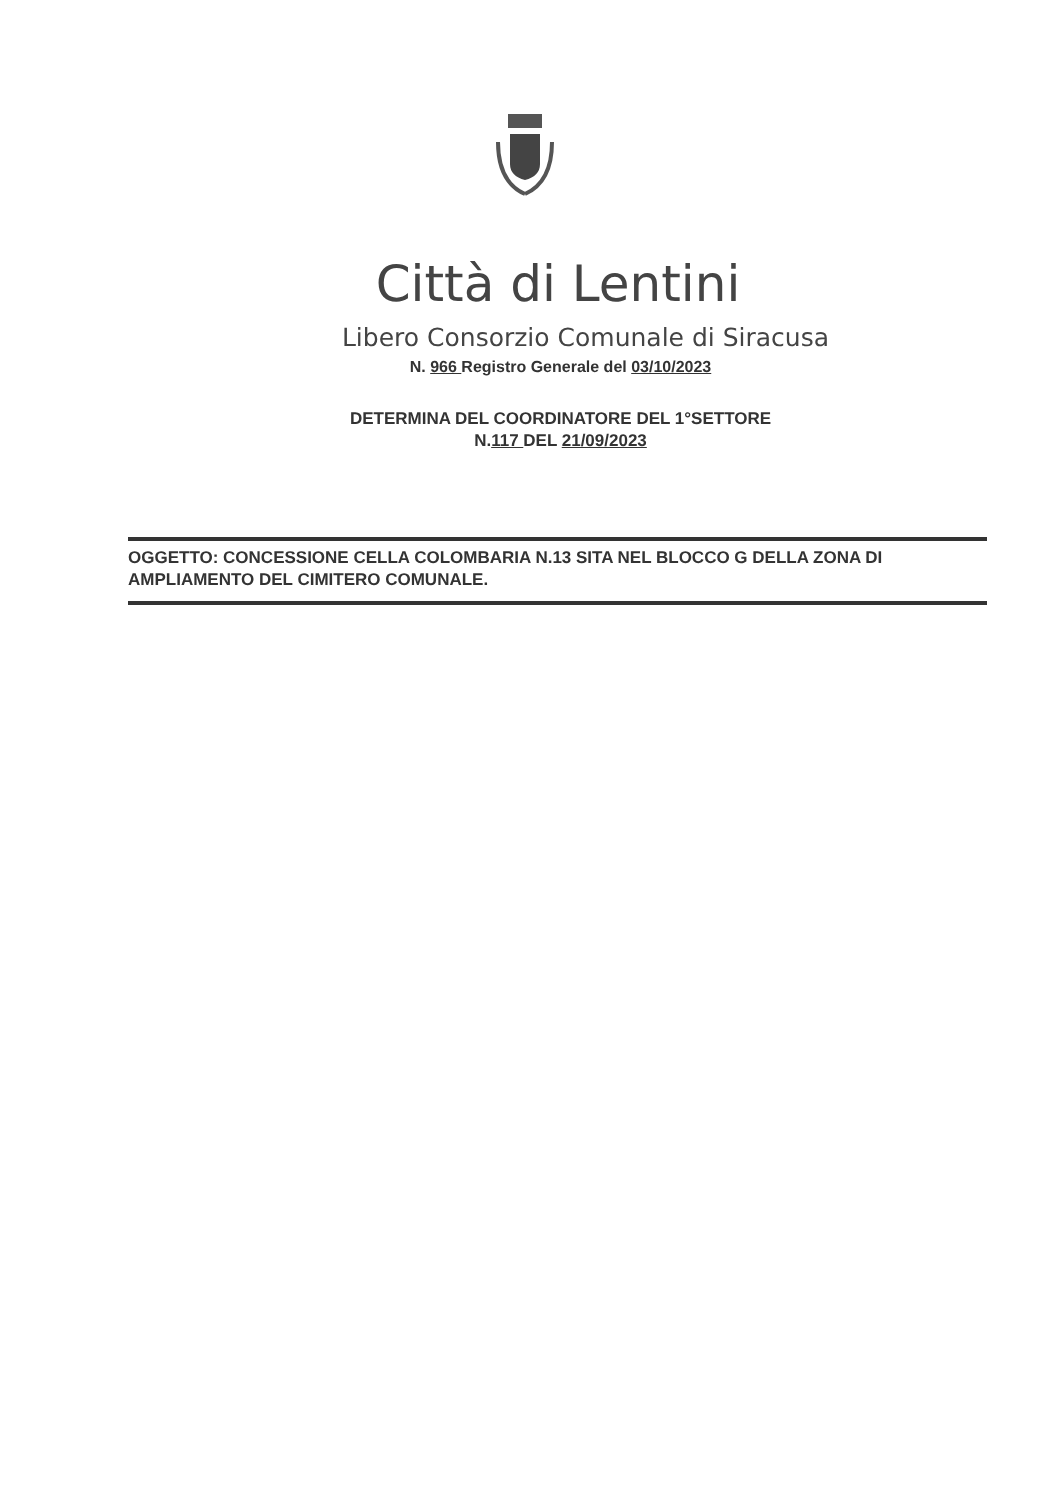Città di Lentini
Libero Consorzio Comunale di Siracusa
N. 966 Registro Generale del 03/10/2023
DETERMINA DEL COORDINATORE DEL 1°SETTORE
N.117 DEL 21/09/2023
OGGETTO: CONCESSIONE CELLA COLOMBARIA N.13 SITA NEL BLOCCO G DELLA ZONA DI AMPLIAMENTO DEL CIMITERO COMUNALE.